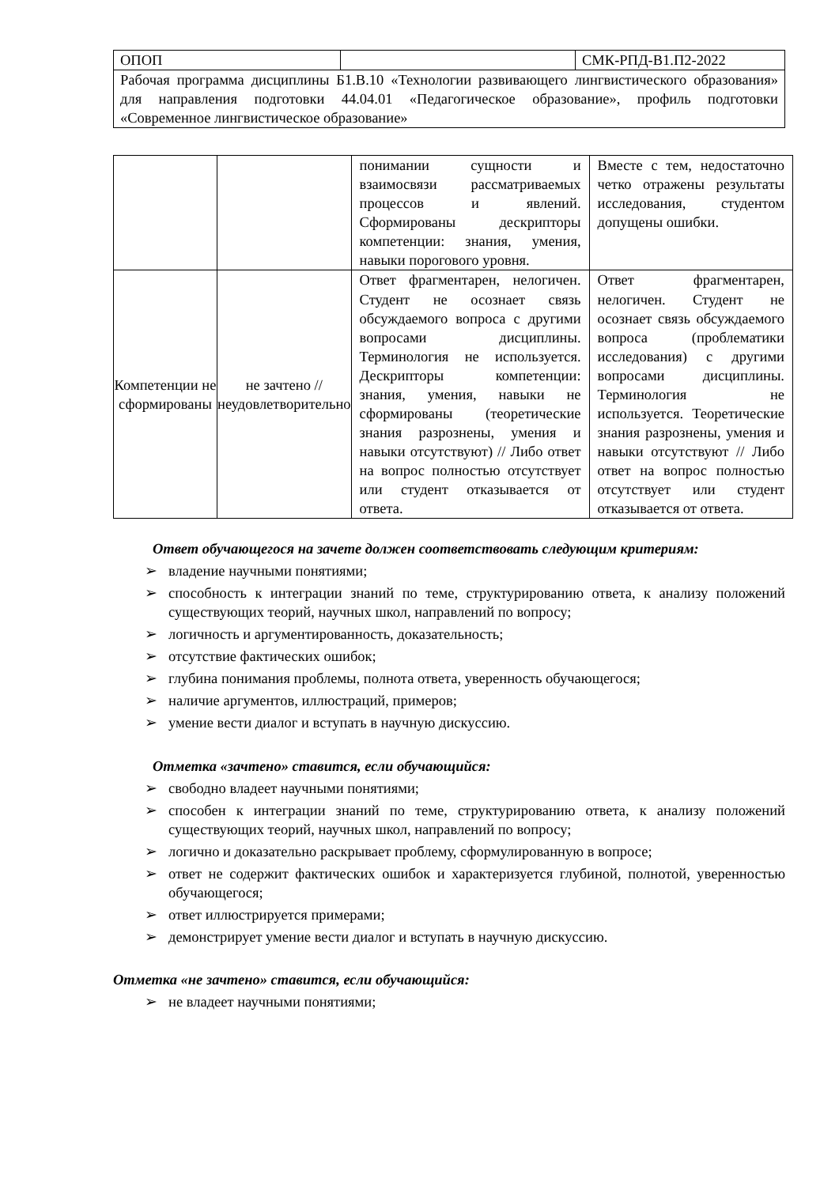| ОПОП | | СМК-РПД-В1.П2-2022 |
| Рабочая программа дисциплины Б1.В.10 «Технологии развивающего лингвистического образования» для направления подготовки 44.04.01 «Педагогическое образование», профиль подготовки «Современное лингвистическое образование» | | |
| | | понимании сущности и взаимосвязи рассматриваемых процессов и явлений. Сформированы дескрипторы компетенции: знания, умения, навыки порогового уровня. | Вместе с тем, недостаточно четко отражены результаты исследования, студентом допущены ошибки. |
| Компетенции не сформированы | не зачтено // неудовлетворительно | Ответ фрагментарен, нелогичен. Студент не осознает связь обсуждаемого вопроса с другими вопросами дисциплины. Терминология не используется. Дескрипторы компетенции: знания, умения, навыки не сформированы (теоретические знания разрознены, умения и навыки отсутствуют) // Либо ответ на вопрос полностью отсутствует или студент отказывается от ответа. | Ответ фрагментарен, нелогичен. Студент не осознает связь обсуждаемого вопроса (проблематики исследования) с другими вопросами дисциплины. Терминология не используется. Теоретические знания разрознены, умения и навыки отсутствуют // Либо ответ на вопрос полностью отсутствует или студент отказывается от ответа. |
Ответ обучающегося на зачете должен соответствовать следующим критериям:
➢ владение научными понятиями;
➢ способность к интеграции знаний по теме, структурированию ответа, к анализу положений существующих теорий, научных школ, направлений по вопросу;
➢ логичность и аргументированность, доказательность;
➢ отсутствие фактических ошибок;
➢ глубина понимания проблемы, полнота ответа, уверенность обучающегося;
➢ наличие аргументов, иллюстраций, примеров;
➢ умение вести диалог и вступать в научную дискуссию.
Отметка «зачтено» ставится, если обучающийся:
➢ свободно владеет научными понятиями;
➢ способен к интеграции знаний по теме, структурированию ответа, к анализу положений существующих теорий, научных школ, направлений по вопросу;
➢ логично и доказательно раскрывает проблему, сформулированную в вопросе;
➢ ответ не содержит фактических ошибок и характеризуется глубиной, полнотой, уверенностью обучающегося;
➢ ответ иллюстрируется примерами;
➢ демонстрирует умение вести диалог и вступать в научную дискуссию.
Отметка «не зачтено» ставится, если обучающийся:
➢ не владеет научными понятиями;